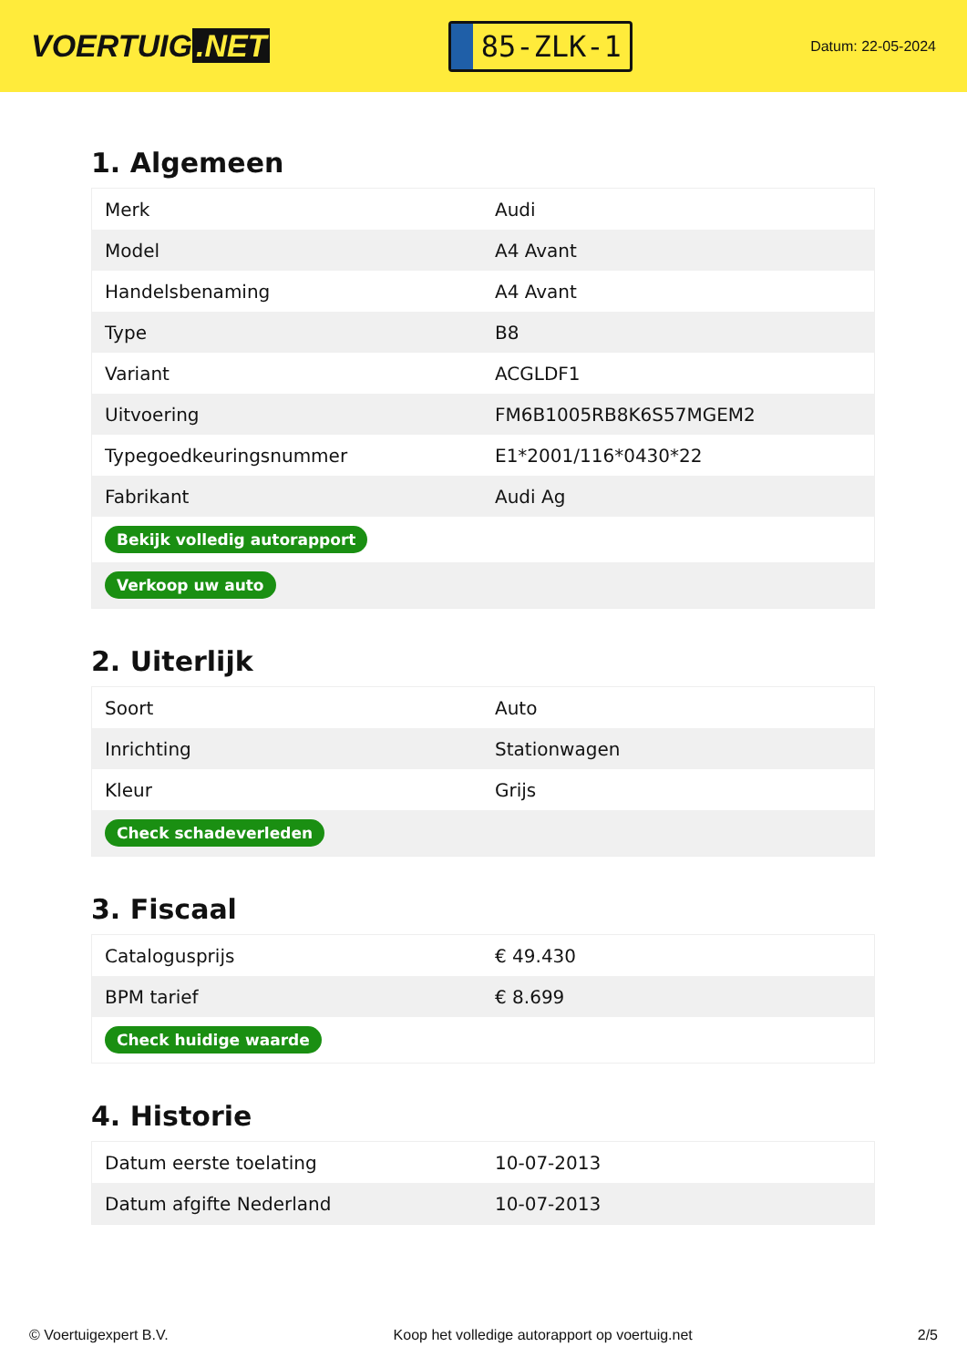VOERTUIG.NET
85-ZLK-1
Datum: 22-05-2024
1. Algemeen
| Merk | Audi |
| Model | A4 Avant |
| Handelsbenaming | A4 Avant |
| Type | B8 |
| Variant | ACGLDF1 |
| Uitvoering | FM6B1005RB8K6S57MGEM2 |
| Typegoedkeuringsnummer | E1*2001/116*0430*22 |
| Fabrikant | Audi Ag |
| Bekijk volledig autorapport | |
| Verkoop uw auto | |
2. Uiterlijk
| Soort | Auto |
| Inrichting | Stationwagen |
| Kleur | Grijs |
| Check schadeverleden | |
3. Fiscaal
| Catalogusprijs | € 49.430 |
| BPM tarief | € 8.699 |
| Check huidige waarde | |
4. Historie
| Datum eerste toelating | 10-07-2013 |
| Datum afgifte Nederland | 10-07-2013 |
© Voertuigexpert B.V. Koop het volledige autorapport op voertuig.net 2/5